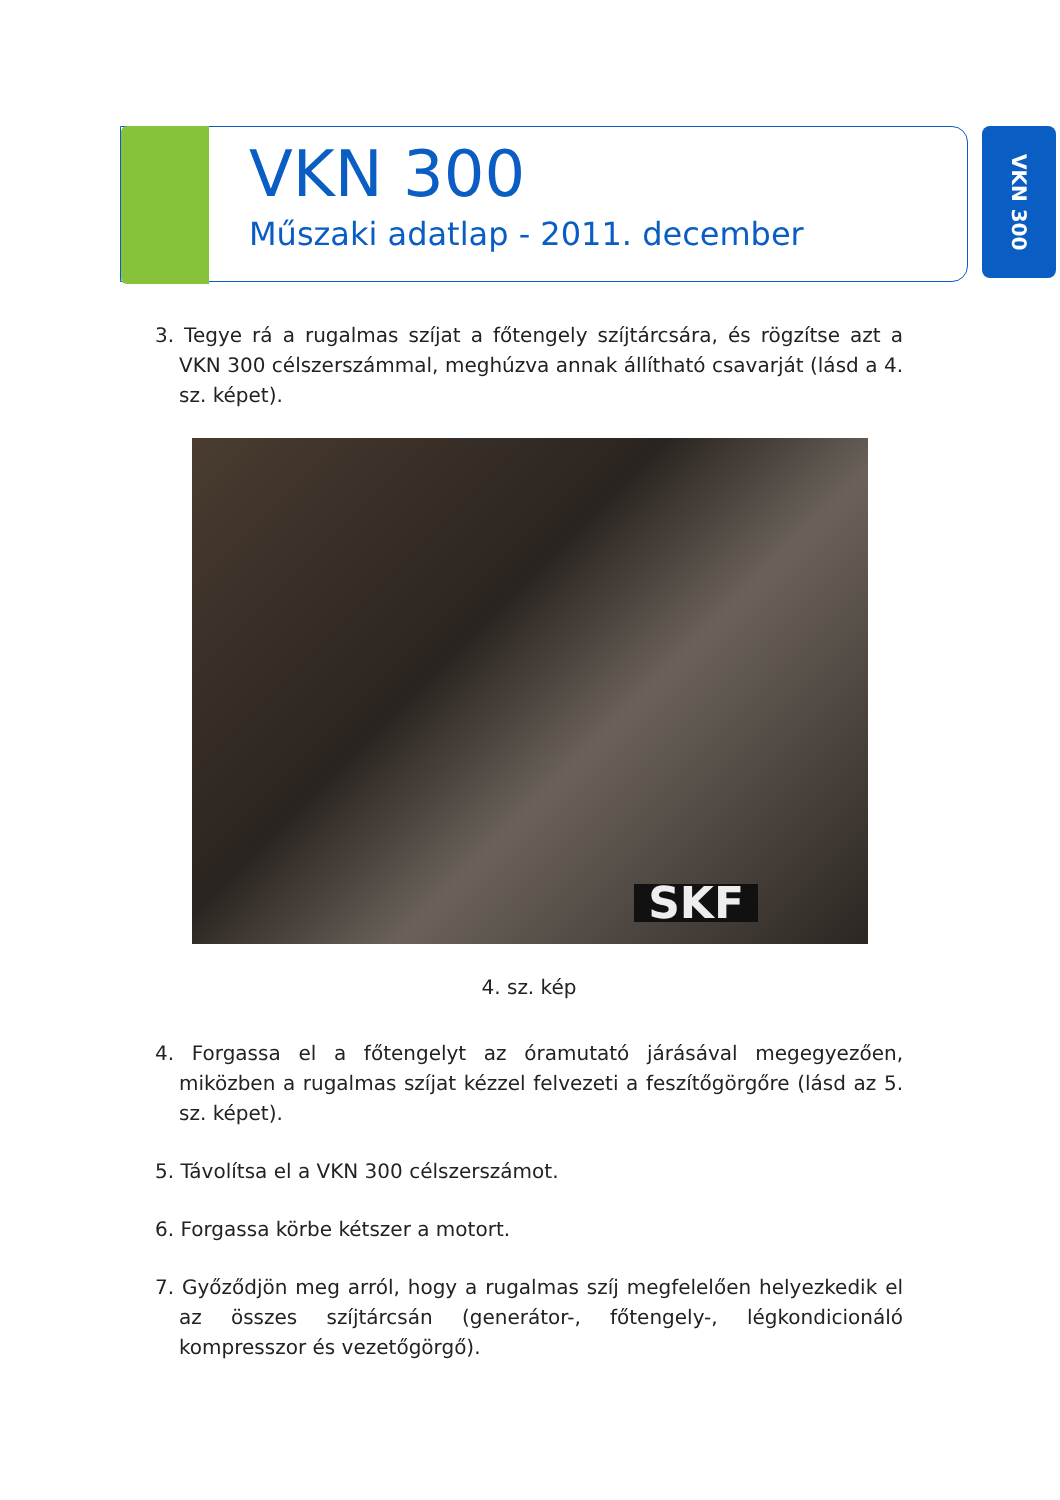VKN 300
Műszaki adatlap - 2011. december
VKN 300
3. Tegye rá a rugalmas szíjat a főtengely szíjtárcsára, és rögzítse azt a VKN 300 célszerszámmal, meghúzva annak állítható csavarját (lásd a 4. sz. képet).
SKF
4. sz. kép
4. Forgassa el a főtengelyt az óramutató járásával megegyezően, miközben a rugalmas szíjat kézzel felvezeti a feszítőgörgőre (lásd az 5. sz. képet).
5. Távolítsa el a VKN 300 célszerszámot.
6. Forgassa körbe kétszer a motort.
7. Győződjön meg arról, hogy a rugalmas szíj megfelelően helyezkedik el az összes szíjtárcsán (generátor-, főtengely-, légkondicionáló kompresszor és vezetőgörgő).